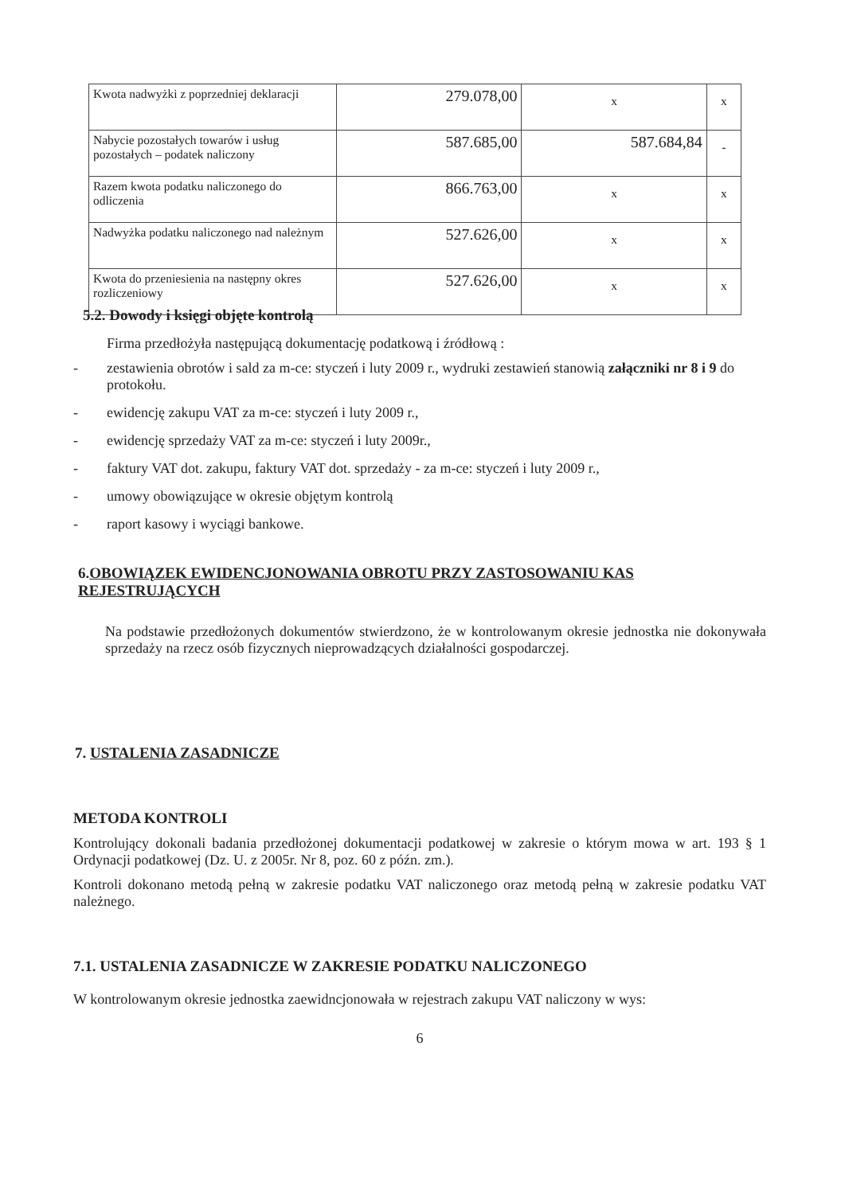| Kwota nadwyżki z poprzedniej deklaracji | 279.078,00 | x | x |
| Nabycie pozostałych towarów i usług pozostałych – podatek naliczony | 587.685,00 | 587.684,84 | - |
| Razem kwota podatku naliczonego do odliczenia | 866.763,00 | x | x |
| Nadwyżka podatku naliczonego nad należnym | 527.626,00 | x | x |
| Kwota do przeniesienia na następny okres rozliczeniowy | 527.626,00 | x | x |
5.2. Dowody i księgi objęte kontrolą
Firma przedłożyła następującą dokumentację podatkową i źródłową :
- zestawienia obrotów i sald za m-ce: styczeń i luty 2009 r., wydruki zestawień stanowią załączniki nr 8 i 9 do protokołu.
- ewidencję zakupu VAT za m-ce: styczeń i luty 2009 r.,
- ewidencję sprzedaży VAT za m-ce: styczeń i luty 2009r.,
- faktury VAT dot. zakupu, faktury VAT dot. sprzedaży - za m-ce: styczeń i luty 2009 r.,
- umowy obowiązujące w okresie objętym kontrolą
- raport kasowy i wyciągi bankowe.
6.OBOWIĄZEK EWIDENCJONOWANIA OBROTU PRZY ZASTOSOWANIU KAS REJESTRUJĄCYCH
Na podstawie przedłożonych dokumentów stwierdzono, że w kontrolowanym okresie jednostka nie dokonywała sprzedaży na rzecz osób fizycznych nieprowadzących działalności gospodarczej.
7. USTALENIA ZASADNICZE
METODA KONTROLI
Kontrolujący dokonali badania przedłożonej dokumentacji podatkowej w zakresie o którym mowa w art. 193 § 1 Ordynacji podatkowej (Dz. U. z 2005r. Nr 8, poz. 60 z późn. zm.).
Kontroli dokonano metodą pełną w zakresie podatku VAT naliczonego oraz metodą pełną w zakresie podatku VAT należnego.
7.1. USTALENIA ZASADNICZE W ZAKRESIE PODATKU NALICZONEGO
W kontrolowanym okresie jednostka zaewidncjonowała w rejestrach zakupu VAT naliczony w wys:
6